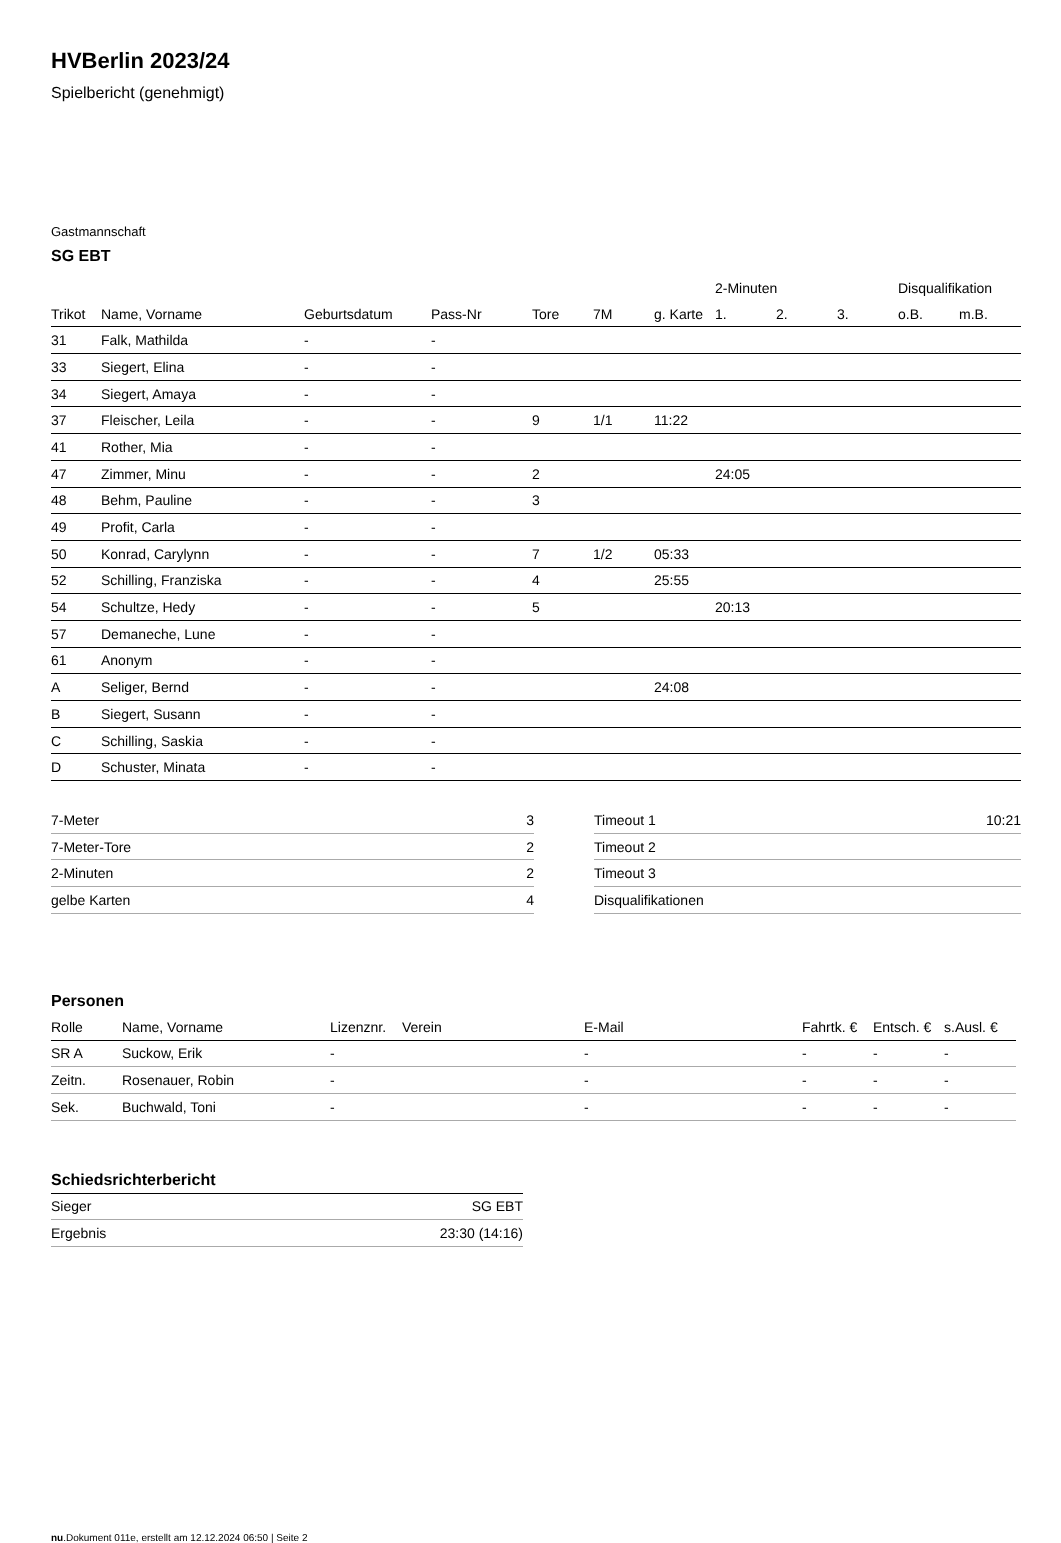HVBerlin 2023/24
Spielbericht (genehmigt)
Gastmannschaft
SG EBT
| | | | | | | | 2-Minuten | | | Disqualifikation | |
| --- | --- | --- | --- | --- | --- | --- | --- | --- | --- | --- | --- |
| Trikot | Name, Vorname | Geburtsdatum | Pass-Nr | Tore | 7M | g. Karte | 1. | 2. | 3. | o.B. | m.B. |
| 31 | Falk, Mathilda | - | - | | | | | | | | |
| 33 | Siegert, Elina | - | - | | | | | | | | |
| 34 | Siegert, Amaya | - | - | | | | | | | | |
| 37 | Fleischer, Leila | - | - | 9 | 1/1 | 11:22 | | | | | |
| 41 | Rother, Mia | - | - | | | | | | | | |
| 47 | Zimmer, Minu | - | - | 2 | | | 24:05 | | | | |
| 48 | Behm, Pauline | - | - | 3 | | | | | | | |
| 49 | Profit, Carla | - | - | | | | | | | | |
| 50 | Konrad, Carylynn | - | - | 7 | 1/2 | 05:33 | | | | | |
| 52 | Schilling, Franziska | - | - | 4 | | 25:55 | | | | | |
| 54 | Schultze, Hedy | - | - | 5 | | | 20:13 | | | | |
| 57 | Demaneche, Lune | - | - | | | | | | | | |
| 61 | Anonym | - | - | | | | | | | | |
| A | Seliger, Bernd | - | - | | | 24:08 | | | | | |
| B | Siegert, Susann | - | - | | | | | | | | |
| C | Schilling, Saskia | - | - | | | | | | | | |
| D | Schuster, Minata | - | - | | | | | | | | |
| 7-Meter | 3 |
| 7-Meter-Tore | 2 |
| 2-Minuten | 2 |
| gelbe Karten | 4 |
| Timeout 1 | 10:21 |
| Timeout 2 | |
| Timeout 3 | |
| Disqualifikationen | |
Personen
| Rolle | Name, Vorname | Lizenznr. | Verein | E-Mail | Fahrtk. € | Entsch. € | s.Ausl. € |
| --- | --- | --- | --- | --- | --- | --- | --- |
| SR A | Suckow, Erik | - | | - | - | - | - |
| Zeitn. | Rosenauer, Robin | - | | - | - | - | - |
| Sek. | Buchwald, Toni | - | | - | - | - | - |
Schiedsrichterbericht
| Sieger | SG EBT |
| Ergebnis | 23:30 (14:16) |
nu.Dokument 011e, erstellt am 12.12.2024 06:50 | Seite 2